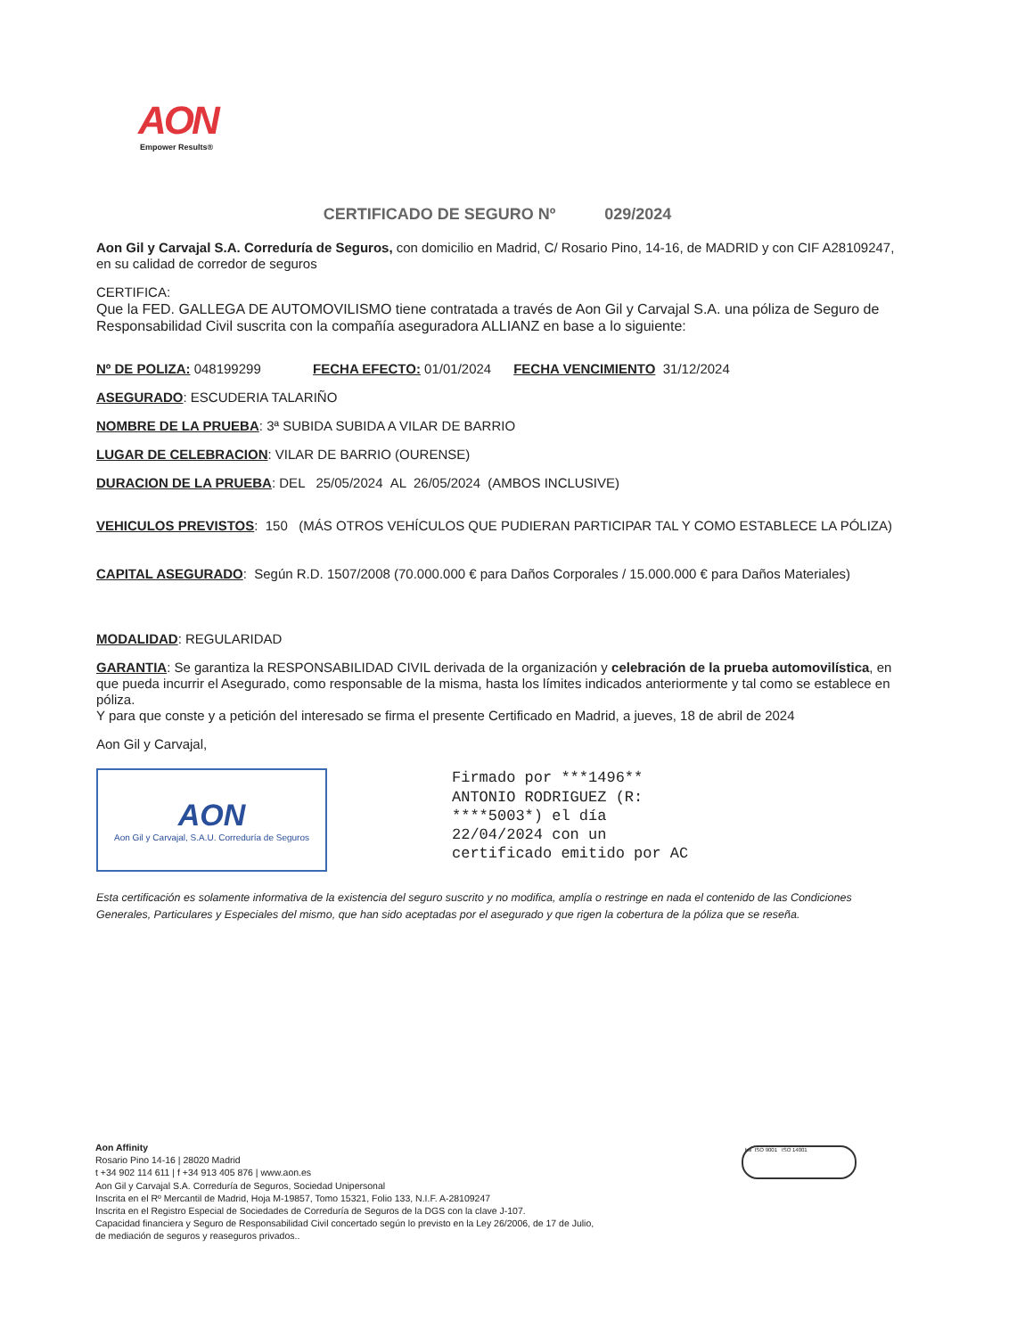AON
Empower Results®
CERTIFICADO DE SEGURO Nº 029/2024
Aon Gil y Carvajal S.A. Correduría de Seguros, con domicilio en Madrid, C/ Rosario Pino, 14-16, de MADRID y con CIF A28109247, en su calidad de corredor de seguros
CERTIFICA:
Que la FED. GALLEGA DE AUTOMOVILISMO tiene contratada a través de Aon Gil y Carvajal S.A. una póliza de Seguro de Responsabilidad Civil suscrita con la compañía aseguradora ALLIANZ en base a lo siguiente:
Nº DE POLIZA: 048199299 FECHA EFECTO: 01/01/2024 FECHA VENCIMIENTO 31/12/2024
ASEGURADO: ESCUDERIA TALARIÑO
NOMBRE DE LA PRUEBA: 3ª SUBIDA SUBIDA A VILAR DE BARRIO
LUGAR DE CELEBRACION: VILAR DE BARRIO (OURENSE)
DURACION DE LA PRUEBA: DEL 25/05/2024 AL 26/05/2024 (AMBOS INCLUSIVE)
VEHICULOS PREVISTOS: 150 (MÁS OTROS VEHÍCULOS QUE PUDIERAN PARTICIPAR TAL Y COMO ESTABLECE LA PÓLIZA)
CAPITAL ASEGURADO: Según R.D. 1507/2008 (70.000.000 € para Daños Corporales / 15.000.000 € para Daños Materiales)
MODALIDAD: REGULARIDAD
GARANTIA: Se garantiza la RESPONSABILIDAD CIVIL derivada de la organización y celebración de la prueba automovilística, en que pueda incurrir el Asegurado, como responsable de la misma, hasta los límites indicados anteriormente y tal como se establece en póliza.
Y para que conste y a petición del interesado se firma el presente Certificado en Madrid, a jueves, 18 de abril de 2024
Aon Gil y Carvajal,
AON
Aon Gil y Carvajal, S.A.U. Correduría de Seguros
Firmado por ***1496**
ANTONIO RODRIGUEZ (R:
****5003*) el día
22/04/2024 con un
certificado emitido por AC
Esta certificación es solamente informativa de la existencia del seguro suscrito y no modifica, amplía o restringe en nada el contenido de las Condiciones Generales, Particulares y Especiales del mismo, que han sido aceptadas por el asegurado y que rigen la cobertura de la póliza que se reseña.
Aon Affinity
Rosario Pino 14-16 | 28020 Madrid
t +34 902 114 611 | f +34 913 405 876 | www.aon.es
Aon Gil y Carvajal S.A. Correduría de Seguros, Sociedad Unipersonal
Inscrita en el Rº Mercantil de Madrid, Hoja M-19857, Tomo 15321, Folio 133, N.I.F. A-28109247
Inscrita en el Registro Especial de Sociedades de Correduría de Seguros de la DGS con la clave J-107.
Capacidad financiera y Seguro de Responsabilidad Civil concertado según lo previsto en la Ley 26/2006, de 17 de Julio,
de mediación de seguros y reaseguros privados..
bsi ISO 9001 ISO 14001